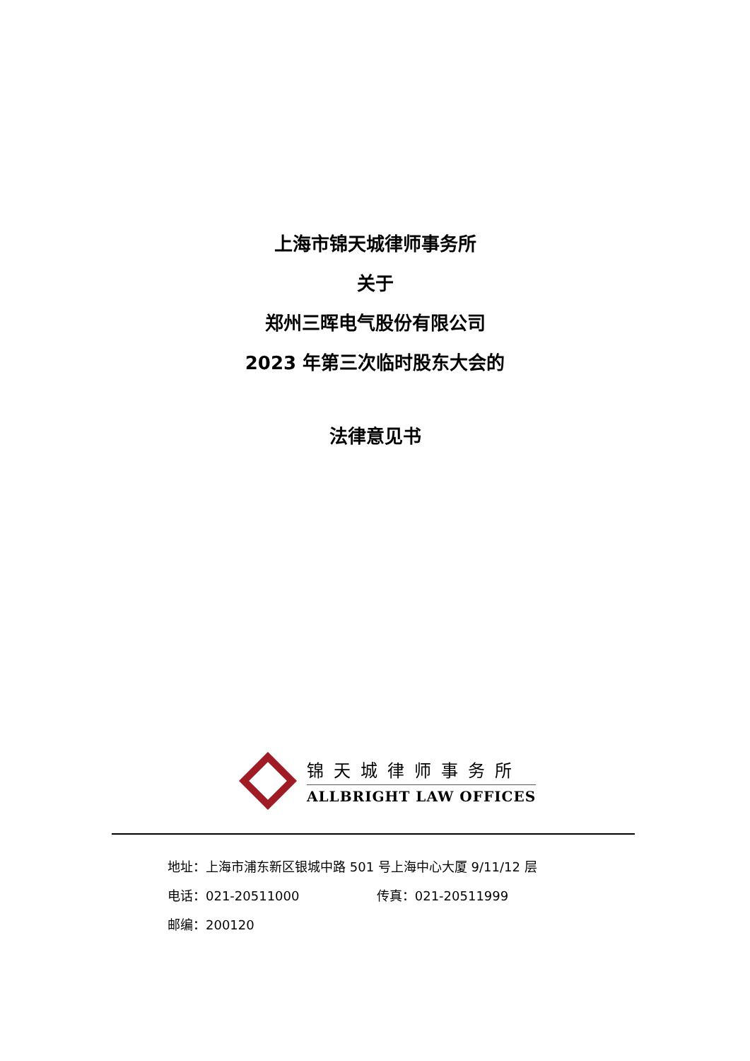上海市锦天城律师事务所
关于
郑州三晖电气股份有限公司
2023 年第三次临时股东大会的
法律意见书
锦天城律师事务所
ALLBRIGHT LAW OFFICES
地址：上海市浦东新区银城中路 501 号上海中心大厦 9/11/12 层
电话：021-20511000 传真：021-20511999
邮编：200120